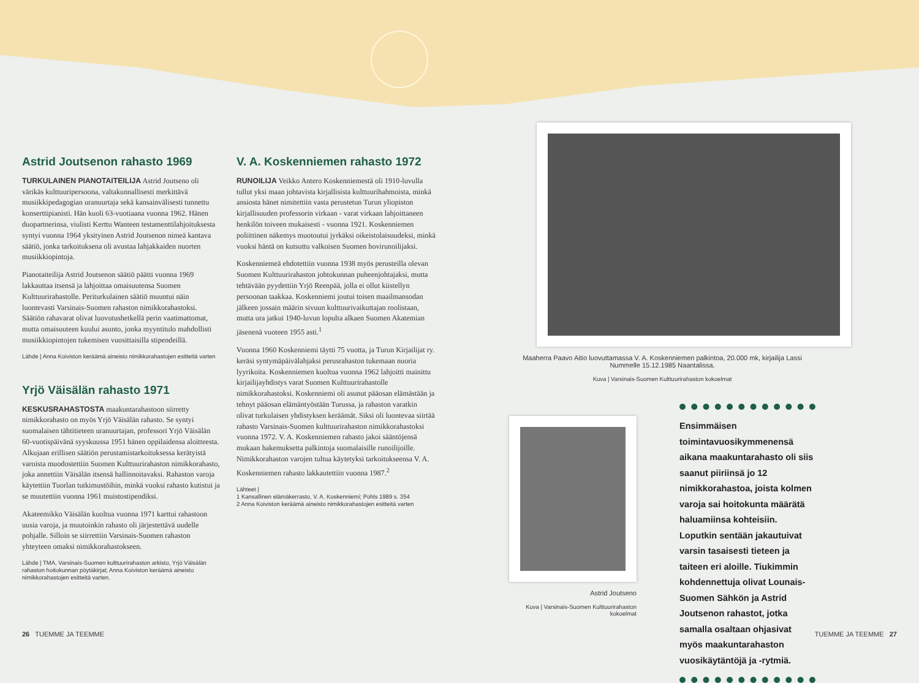Astrid Joutsenon rahasto 1969
TURKULAINEN PIANOTAITEILIJA Astrid Joutseno oli värikäs kulttuuripersoona, valtakunnallisesti merkittävä musiikkipedagogian uranuurtaja sekä kansainvälisesti tunnettu konserttipianisti. Hän kuoli 63-vuotiaana vuonna 1962. Hänen duopartnerinsa, viulisti Kerttu Wanteen testamenttilahjoituksesta syntyi vuonna 1964 yksityinen Astrid Joutsenon nimeä kantava säätiö, jonka tarkoituksena oli avustaa lahjakkaiden nuorten musiikkiopintoja.
Pianotaiteilija Astrid Joutsenon säätiö päätti vuonna 1969 lakkauttaa itsensä ja lahjoittaa omaisuutensa Suomen Kulttuurirahastolle. Periturkulainen säätiö muuntui näin luontevasti Varsinais-Suomen rahaston nimikkorahastoksi. Säätiön rahavarat olivat luovutushetkellä perin vaatimattomat, mutta omaisuuteen kuului asunto, jonka myyntitulo mahdollisti musiikkiopintojen tukemisen vuosittaisilla stipendeillä.
Lähde | Anna Koiviston keräämä aineisto nimikkorahastojen esitteitä varten
Yrjö Väisälän rahasto 1971
KESKUSRAHASTOSTA maakuntarahastoon siirretty nimikkorahasto on myös Yrjö Väisälän rahasto. Se syntyi suomalaisen tähtitieteen uranuurtajan, professori Yrjö Väisälän 60-vuotispäivänä syyskuussa 1951 hänen oppilaidensa aloitteesta. Alkujaan erillisen säätiön perustamistarkoituksessa kerätyistä varoista muodostettiin Suomen Kulttuurirahaston nimikkorahasto, joka annettiin Väisälän itsensä hallinnoitavaksi. Rahaston varoja käytettiin Tuorlan tutkimustöihin, minkä vuoksi rahasto kutistui ja se muutettiin vuonna 1961 muistostipendiksi.
Akateemikko Väisälän kuoltua vuonna 1971 karttui rahastoon uusia varoja, ja muutoinkin rahasto oli järjestettävä uudelle pohjalle. Silloin se siirrettiin Varsinais-Suomen rahaston yhteyteen omaksi nimikkorahastokseen.
Lähde | TMA, Varsinais-Suomen kulttuurirahaston arkisto, Yrjö Väisälän rahaston hoitokunnan pöytäkirjat; Anna Koiviston keräämä aineisto nimikkorahastojen esitteitä varten.
V. A. Koskenniemen rahasto 1972
RUNOILIJA Veikko Antero Koskenniemestä oli 1910-luvulla tullut yksi maan johtavista kirjallisista kulttuurihahmoista, minkä ansiosta hänet nimitettiin vasta perustetun Turun yliopiston kirjallisuuden professorin virkaan - varat virkaan lahjoittaneen henkilön toiveen mukaisesti - vuonna 1921. Koskenniemen poliittinen näkemys muotoutui jyrkäksi oikeistolaisuudeksi, minkä vuoksi häntä on kutsuttu valkoisen Suomen hovirunoilijaksi.
Koskenniemeä ehdotettiin vuonna 1938 myös perusteilla olevan Suomen Kulttuurirahaston johtokunnan puheenjohtajaksi, mutta tehtävään pyydettiin Yrjö Reenpää, jolla ei ollut kiistellyn persoonan taakkaa. Koskenniemi joutui toisen maailmansodan jälkeen jossain määrin sivuun kulttuurivaikuttajan roolistaan, mutta ura jatkui 1940-luvun lopulta alkaen Suomen Akatemian jäsenenä vuoteen 1955 asti.<sup>1</sup>
Vuonna 1960 Koskenniemi täytti 75 vuotta, ja Turun Kirjailijat ry. keräsi syntymäpäivälahjaksi perusrahaston tukemaan nuoria lyyrikoita. Koskenniemen kuoltua vuonna 1962 lahjoitti mainittu kirjailijayhdistys varat Suomen Kulttuurirahastolle nimikkorahastoksi. Koskenniemi oli asunut pääosan elämästään ja tehnyt pääosan elämäntyöstään Turussa, ja rahaston varatkin olivat turkulaisen yhdistyksen keräämät. Siksi oli luontevaa siirtää rahasto Varsinais-Suomen kulttuurirahaston nimikkorahastoksi vuonna 1972. V. A. Koskenniemen rahasto jakoi sääntöjensä mukaan hakemuksetta palkintoja suomalaisille runoilijoille. Nimikkorahaston varojen tultua käytetyksi tarkoitukseensa V. A. Koskenniemen rahasto lakkautettiin vuonna 1987.<sup>2</sup>
Lähteet |
1 Kansallinen elämäkerrasto, V. A. Koskenniemi; Pohls 1989 s. 354
2 Anna Koiviston keräämä aineisto nimikkorahastojen esitteitä varten
Maaherra Paavo Aitio luovuttamassa V. A. Koskenniemen palkintoa, 20.000 mk, kirjailija Lassi Nummelle 15.12.1985 Naantalissa.
Kuva | Varsinais-Suomen Kulttuurirahaston kokoelmat
Astrid Joutseno
Kuva | Varsinais-Suomen Kulttuurirahaston kokoelmat
Ensimmäisen toimintavuosikymmenensä aikana maakuntarahasto oli siis saanut piiriinsä jo 12 nimikkorahastoa, joista kolmen varoja sai hoitokunta määrätä haluamiinsa kohteisiin. Loputkin sentään jakautuivat varsin tasaisesti tieteen ja taiteen eri aloille. Tiukimmin kohdennettuja olivat Lounais-Suomen Sähkön ja Astrid Joutsenon rahastot, jotka samalla osaltaan ohjasivat myös maakuntarahaston vuosikäytäntöjä ja -rytmiä.
26 TUEMME JA TEEMME TUEMME JA TEEMME 27